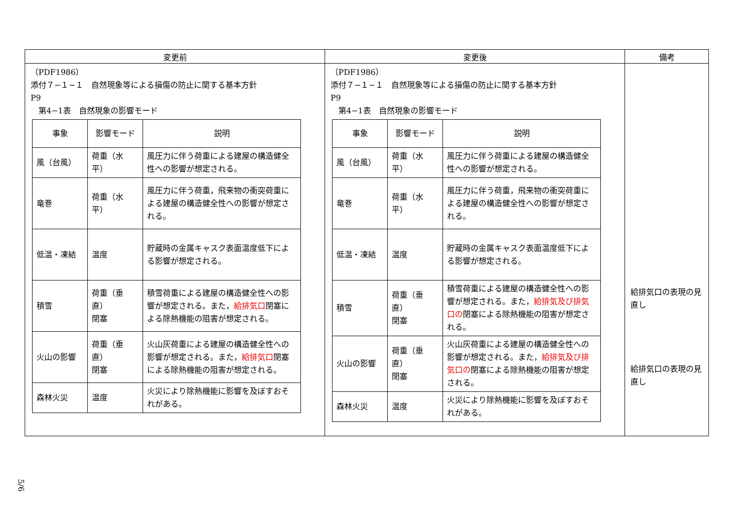| 変更前 | 変更後 | 備考 |
| --- | --- | --- |
| （PDF1986） 添付７−１−１ 自然現象等による損傷の防止に関する基本方針 P9 第4−1表 自然現象の影響モード / 事象 / 影響モード / 説明 / / --- / --- / --- / / 風（台風） / 荷重（水平） / 風圧力に伴う荷重による建屋の構造健全性への影響が想定される。 / / 竜巻 / 荷重（水平） / 風圧力に伴う荷重，飛来物の衝突荷重による建屋の構造健全性への影響が想定される。 / / 低温・凍結 / 温度 / 貯蔵時の金属キャスク表面温度低下による影響が想定される。 / / 積雪 / 荷重（垂直） 閉塞 / 積雪荷重による建屋の構造健全性への影響が想定される。また， 給排気口 閉塞による除熱機能の阻害が想定される。 / / 火山の影響 / 荷重（垂直） 閉塞 / 火山灰荷重による建屋の構造健全性への影響が想定される。また， 給排気口 閉塞による除熱機能の阻害が想定される。 / / 森林火災 / 温度 / 火災により除熱機能に影響を及ぼすおそれがある。 / | （PDF1986） 添付７−１−１ 自然現象等による損傷の防止に関する基本方針 P9 第4−1表 自然現象の影響モード / 事象 / 影響モード / 説明 / / --- / --- / --- / / 風（台風） / 荷重（水平） / 風圧力に伴う荷重による建屋の構造健全性への影響が想定される。 / / 竜巻 / 荷重（水平） / 風圧力に伴う荷重，飛来物の衝突荷重による建屋の構造健全性への影響が想定される。 / / 低温・凍結 / 温度 / 貯蔵時の金属キャスク表面温度低下による影響が想定される。 / / 積雪 / 荷重（垂直） 閉塞 / 積雪荷重による建屋の構造健全性への影響が想定される。また， 給排気及び排気口の 閉塞による除熱機能の阻害が想定される。 / / 火山の影響 / 荷重（垂直） 閉塞 / 火山灰荷重による建屋の構造健全性への影響が想定される。また， 給排気及び排気口の 閉塞による除熱機能の阻害が想定される。 / / 森林火災 / 温度 / 火災により除熱機能に影響を及ぼすおそれがある。 / | 給排気口の表現の見直し 給排気口の表現の見直し |
5/6